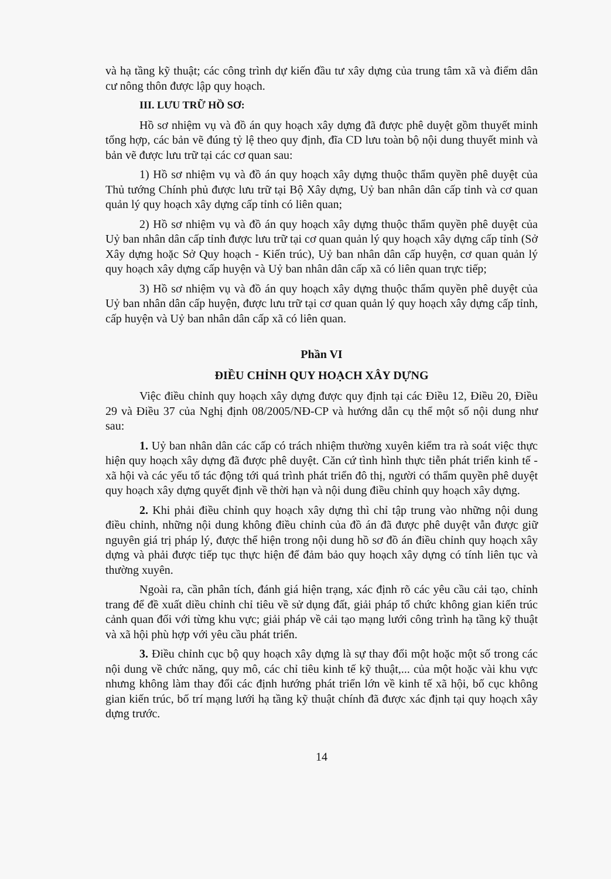và hạ tầng kỹ thuật; các công trình dự kiến đầu tư xây dựng của trung tâm xã và điểm dân cư nông thôn được lập quy hoạch.
III. LƯU TRỮ HỒ SƠ:
Hồ sơ nhiệm vụ và đồ án quy hoạch xây dựng đã được phê duyệt gồm thuyết minh tổng hợp, các bản vẽ đúng tỷ lệ theo quy định, đĩa CD lưu toàn bộ nội dung thuyết minh và bản vẽ được lưu trữ tại các cơ quan sau:
1) Hồ sơ nhiệm vụ và đồ án quy hoạch xây dựng thuộc thẩm quyền phê duyệt của Thủ tướng Chính phủ được lưu trữ tại Bộ Xây dựng, Uỷ ban nhân dân cấp tỉnh và cơ quan quản lý quy hoạch xây dựng cấp tỉnh có liên quan;
2) Hồ sơ nhiệm vụ và đồ án quy hoạch xây dựng thuộc thẩm quyền phê duyệt của Uỷ ban nhân dân cấp tỉnh được lưu trữ tại cơ quan quản lý quy hoạch xây dựng cấp tỉnh (Sở Xây dựng hoặc Sở Quy hoạch - Kiến trúc), Uỷ ban nhân dân cấp huyện, cơ quan quản lý quy hoạch xây dựng cấp huyện và Uỷ ban nhân dân cấp xã có liên quan trực tiếp;
3) Hồ sơ nhiệm vụ và đồ án quy hoạch xây dựng thuộc thẩm quyền phê duyệt của Uỷ ban nhân dân cấp huyện, được lưu trữ tại cơ quan quản lý quy hoạch xây dựng cấp tỉnh, cấp huyện và Uỷ ban nhân dân cấp xã có liên quan.
Phần VI
ĐIỀU CHỈNH QUY HOẠCH XÂY DỰNG
Việc điều chỉnh quy hoạch xây dựng được quy định tại các Điều 12, Điều 20, Điều 29 và Điều 37 của Nghị định 08/2005/NĐ-CP và hướng dẫn cụ thể một số nội dung như sau:
1. Uỷ ban nhân dân các cấp có trách nhiệm thường xuyên kiểm tra rà soát việc thực hiện quy hoạch xây dựng đã được phê duyệt. Căn cứ tình hình thực tiễn phát triển kinh tế - xã hội và các yếu tố tác động tới quá trình phát triển đô thị, người có thẩm quyền phê duyệt quy hoạch xây dựng quyết định về thời hạn và nội dung điều chỉnh quy hoạch xây dựng.
2. Khi phải điều chỉnh quy hoạch xây dựng thì chỉ tập trung vào những nội dung điều chỉnh, những nội dung không điều chỉnh của đồ án đã được phê duyệt vẫn được giữ nguyên giá trị pháp lý, được thể hiện trong nội dung hồ sơ đồ án điều chỉnh quy hoạch xây dựng và phải được tiếp tục thực hiện để đảm bảo quy hoạch xây dựng có tính liên tục và thường xuyên.
Ngoài ra, cần phân tích, đánh giá hiện trạng, xác định rõ các yêu cầu cải tạo, chỉnh trang để đề xuất diều chỉnh chỉ tiêu về sử dụng đất, giải pháp tổ chức không gian kiến trúc cảnh quan đối với từng khu vực; giải pháp về cải tạo mạng lưới công trình hạ tầng kỹ thuật và xã hội phù hợp với yêu cầu phát triển.
3. Điều chỉnh cục bộ quy hoạch xây dựng là sự thay đổi một hoặc một số trong các nội dung về chức năng, quy mô, các chỉ tiêu kinh tế kỹ thuật,... của một hoặc vài khu vực nhưng không làm thay đổi các định hướng phát triển lớn về kinh tế xã hội, bố cục không gian kiến trúc, bố trí mạng lưới hạ tầng kỹ thuật chính đã được xác định tại quy hoạch xây dựng trước.
14